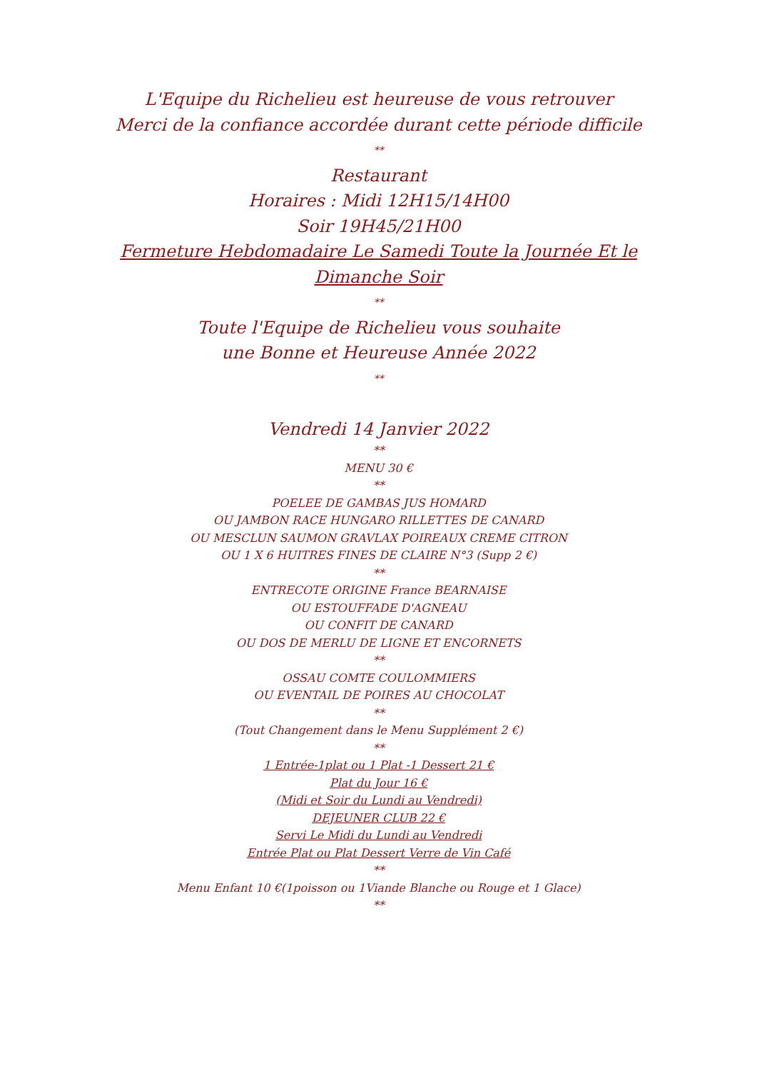L'Equipe du Richelieu est heureuse de vous retrouver
Merci de la confiance accordée durant cette période difficile
**
Restaurant
Horaires : Midi 12H15/14H00
Soir 19H45/21H00
Fermeture Hebdomadaire Le Samedi Toute la Journée Et le
Dimanche Soir
**
Toute l'Equipe de Richelieu vous souhaite
une Bonne et Heureuse Année 2022
**
Vendredi 14 Janvier 2022
**
MENU 30 €
**
POELEE DE GAMBAS JUS HOMARD
OU JAMBON RACE HUNGARO RILLETTES DE CANARD
OU MESCLUN SAUMON GRAVLAX POIREAUX CREME CITRON
OU 1 X 6 HUITRES FINES DE CLAIRE N°3 (Supp 2 €)
**
ENTRECOTE ORIGINE France BEARNAISE
OU ESTOUFFADE D'AGNEAU
OU CONFIT DE CANARD
OU DOS DE MERLU DE LIGNE ET ENCORNETS
**
OSSAU COMTE COULOMMIERS
OU EVENTAIL DE POIRES AU CHOCOLAT
**
(Tout Changement dans le Menu Supplément 2 €)
**
1 Entrée-1plat ou 1 Plat -1 Dessert 21 €
Plat du Jour 16 €
(Midi et Soir du Lundi au Vendredi)
DEJEUNER CLUB 22 €
Servi Le Midi du Lundi au Vendredi
Entrée Plat ou Plat Dessert Verre de Vin Café
**
Menu Enfant 10 €(1poisson ou 1Viande Blanche ou Rouge et 1 Glace)
**